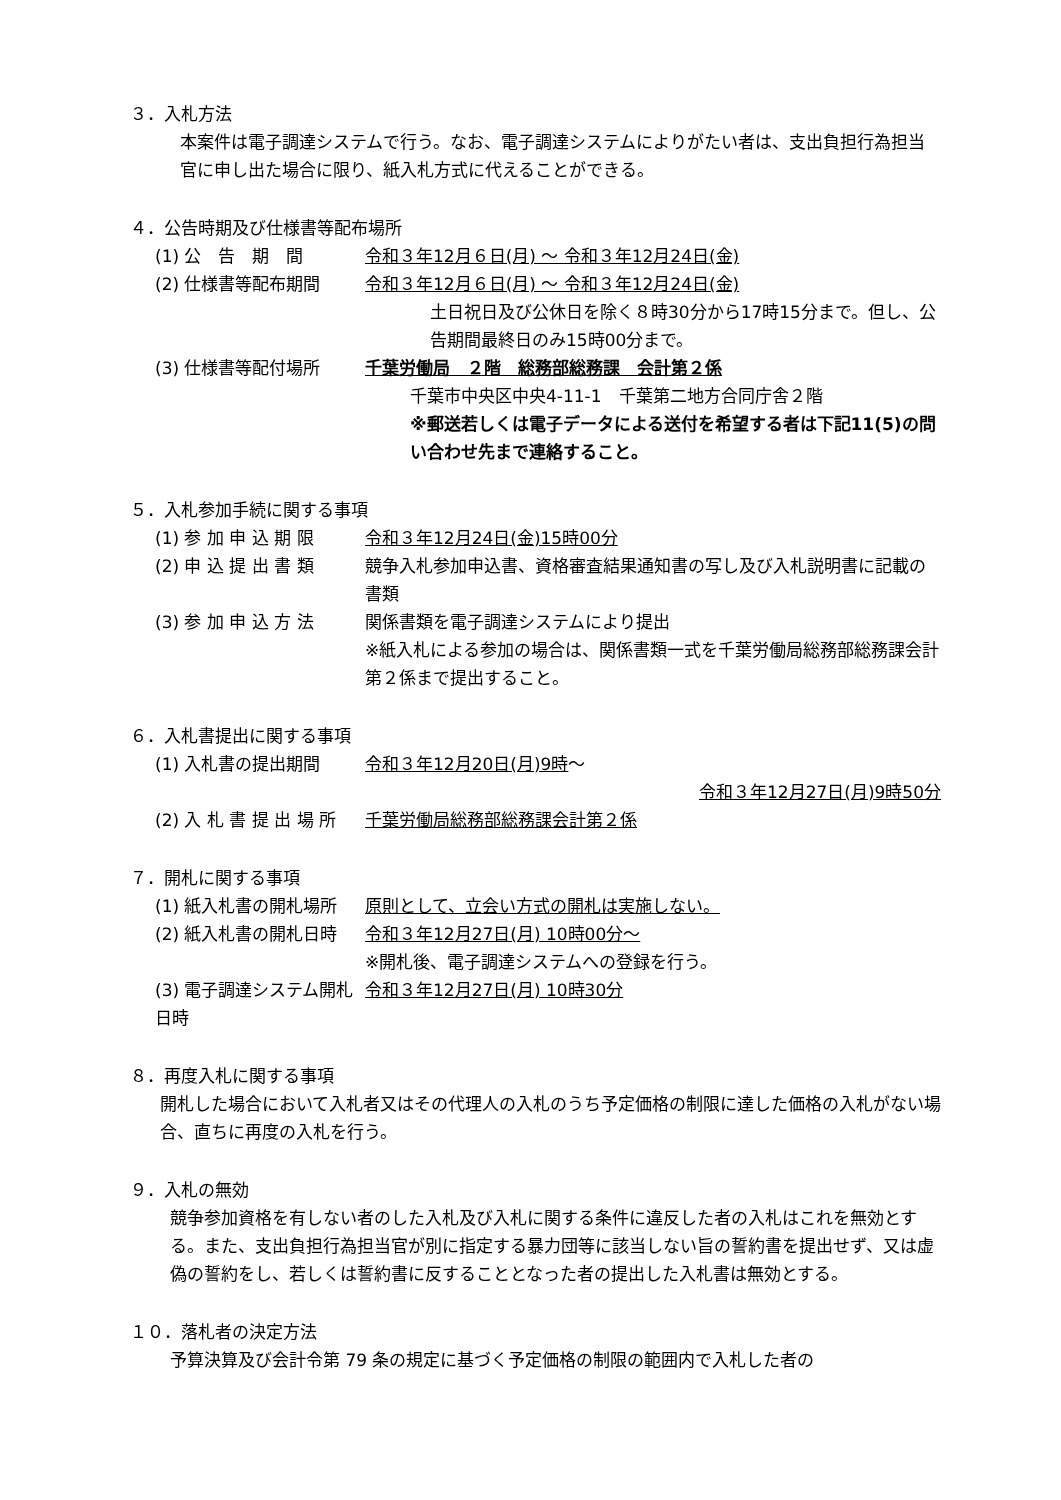３．入札方法
本案件は電子調達システムで行う。なお、電子調達システムによりがたい者は、支出負担行為担当官に申し出た場合に限り、紙入札方式に代えることができる。
４．公告時期及び仕様書等配布場所
(1) 公　告　期　間 令和３年12月６日(月) ～ 令和３年12月24日(金)
(2) 仕様書等配布期間 令和３年12月６日(月) ～ 令和３年12月24日(金)
土日祝日及び公休日を除く８時30分から17時15分まで。但し、公告期間最終日のみ15時00分まで。
(3) 仕様書等配付場所 千葉労働局　２階　総務部総務課　会計第２係
千葉市中央区中央4-11-1　千葉第二地方合同庁舎２階
※郵送若しくは電子データによる送付を希望する者は下記11(5)の問い合わせ先まで連絡すること。
５．入札参加手続に関する事項
(1) 参 加 申 込 期 限 令和３年12月24日(金)15時00分
(2) 申 込 提 出 書 類 競争入札参加申込書、資格審査結果通知書の写し及び入札説明書に記載の書類
(3) 参 加 申 込 方 法 関係書類を電子調達システムにより提出
※紙入札による参加の場合は、関係書類一式を千葉労働局総務部総務課会計第２係まで提出すること。
６．入札書提出に関する事項
(1) 入札書の提出期間 令和３年12月20日(月)9時～
令和３年12月27日(月)9時50分
(2) 入 札 書 提 出 場 所 千葉労働局総務部総務課会計第２係
７．開札に関する事項
(1) 紙入札書の開札場所 原則として、立会い方式の開札は実施しない。
(2) 紙入札書の開札日時 令和３年12月27日(月) 10時00分～
※開札後、電子調達システムへの登録を行う。
(3) 電子調達システム開札日時 令和３年12月27日(月) 10時30分
８．再度入札に関する事項
開札した場合において入札者又はその代理人の入札のうち予定価格の制限に達した価格の入札がない場合、直ちに再度の入札を行う。
９．入札の無効
競争参加資格を有しない者のした入札及び入札に関する条件に違反した者の入札はこれを無効とする。また、支出負担行為担当官が別に指定する暴力団等に該当しない旨の誓約書を提出せず、又は虚偽の誓約をし、若しくは誓約書に反することとなった者の提出した入札書は無効とする。
１０．落札者の決定方法
予算決算及び会計令第 79 条の規定に基づく予定価格の制限の範囲内で入札した者の